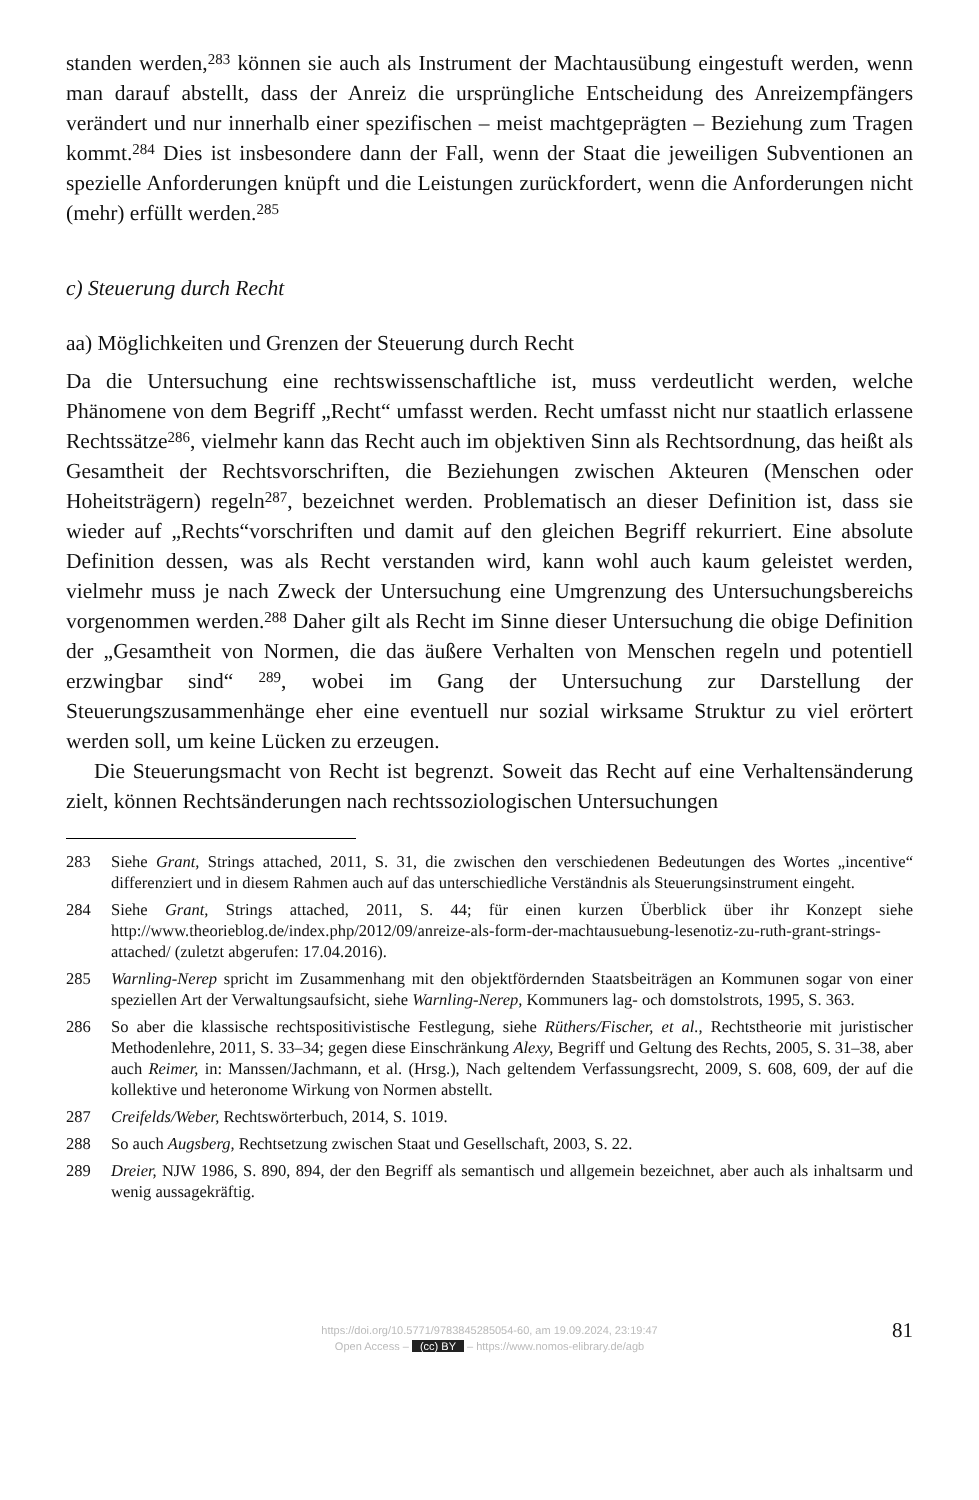standen werden,<sup>283</sup> können sie auch als Instrument der Machtausübung eingestuft werden, wenn man darauf abstellt, dass der Anreiz die ursprüngliche Entscheidung des Anreizempfängers verändert und nur innerhalb einer spezifischen – meist machtgeprägten – Beziehung zum Tragen kommt.<sup>284</sup> Dies ist insbesondere dann der Fall, wenn der Staat die jeweiligen Subventionen an spezielle Anforderungen knüpft und die Leistungen zurückfordert, wenn die Anforderungen nicht (mehr) erfüllt werden.<sup>285</sup>
c) Steuerung durch Recht
aa) Möglichkeiten und Grenzen der Steuerung durch Recht
Da die Untersuchung eine rechtswissenschaftliche ist, muss verdeutlicht werden, welche Phänomene von dem Begriff „Recht“ umfasst werden. Recht umfasst nicht nur staatlich erlassene Rechtssätze<sup>286</sup>, vielmehr kann das Recht auch im objektiven Sinn als Rechtsordnung, das heißt als Gesamtheit der Rechtsvorschriften, die Beziehungen zwischen Akteuren (Menschen oder Hoheitsträgern) regeln<sup>287</sup>, bezeichnet werden. Problematisch an dieser Definition ist, dass sie wieder auf „Rechts“vorschriften und damit auf den gleichen Begriff rekurriert. Eine absolute Definition dessen, was als Recht verstanden wird, kann wohl auch kaum geleistet werden, vielmehr muss je nach Zweck der Untersuchung eine Umgrenzung des Untersuchungsbereichs vorgenommen werden.<sup>288</sup> Daher gilt als Recht im Sinne dieser Untersuchung die obige Definition der „Gesamtheit von Normen, die das äußere Verhalten von Menschen regeln und potentiell erzwingbar sind“ <sup>289</sup>, wobei im Gang der Untersuchung zur Darstellung der Steuerungszusammenhänge eher eine eventuell nur sozial wirksame Struktur zu viel erörtert werden soll, um keine Lücken zu erzeugen.
Die Steuerungsmacht von Recht ist begrenzt. Soweit das Recht auf eine Verhaltensänderung zielt, können Rechtsänderungen nach rechtssoziologischen Untersuchungen
283 Siehe Grant, Strings attached, 2011, S. 31, die zwischen den verschiedenen Bedeutungen des Wortes „incentive“ differenziert und in diesem Rahmen auch auf das unterschiedliche Verständnis als Steuerungsinstrument eingeht.
284 Siehe Grant, Strings attached, 2011, S. 44; für einen kurzen Überblick über ihr Konzept siehe http://www.theorieblog.de/index.php/2012/09/anreize-als-form-der-machtausuebung-lesenotiz-zu-ruth-grant-strings-attached/ (zuletzt abgerufen: 17.04.2016).
285 Warnling-Nerep spricht im Zusammenhang mit den objektfördernden Staatsbeiträgen an Kommunen sogar von einer speziellen Art der Verwaltungsaufsicht, siehe Warnling-Nerep, Kommuners lag- och domstolstrots, 1995, S. 363.
286 So aber die klassische rechtspositivistische Festlegung, siehe Rüthers/Fischer, et al., Rechtstheorie mit juristischer Methodenlehre, 2011, S. 33–34; gegen diese Einschränkung Alexy, Begriff und Geltung des Rechts, 2005, S. 31–38, aber auch Reimer, in: Manssen/Jachmann, et al. (Hrsg.), Nach geltendem Verfassungsrecht, 2009, S. 608, 609, der auf die kollektive und heteronome Wirkung von Normen abstellt.
287 Creifelds/Weber, Rechtswörterbuch, 2014, S. 1019.
288 So auch Augsberg, Rechtsetzung zwischen Staat und Gesellschaft, 2003, S. 22.
289 Dreier, NJW 1986, S. 890, 894, der den Begriff als semantisch und allgemein bezeichnet, aber auch als inhaltsarm und wenig aussagekräftig.
https://doi.org/10.5771/9783845285054-60, am 19.09.2024, 23:19:47
Open Access – (cc) BY – https://www.nomos-elibrary.de/agb
81